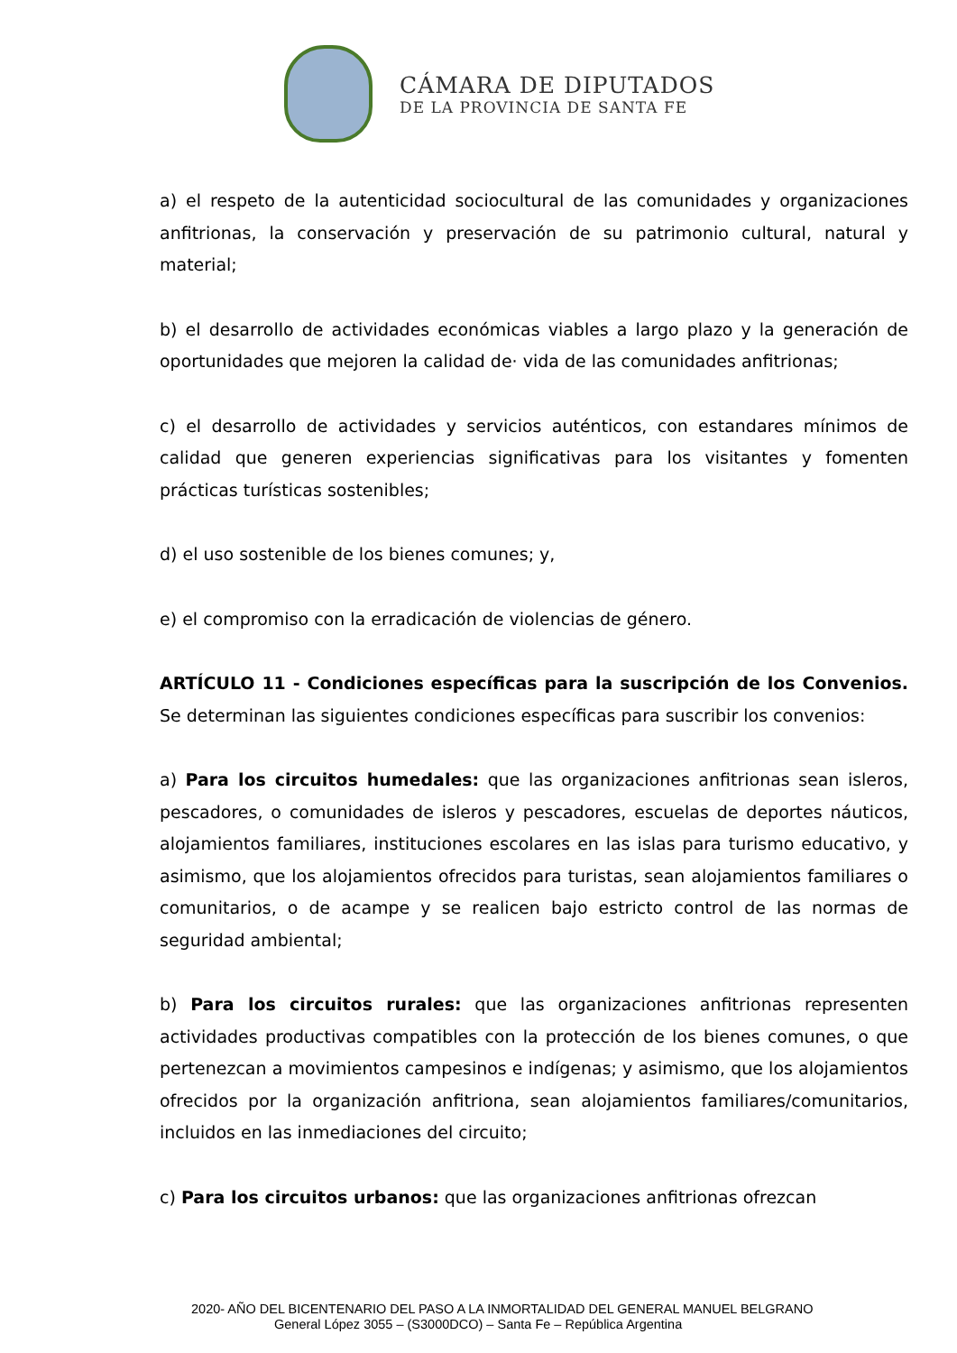CÁMARA DE DIPUTADOS
DE LA PROVINCIA DE SANTA FE
a) el respeto de la autenticidad sociocultural de las comunidades y organizaciones anfitrionas, la conservación y preservación de su patrimonio cultural, natural y material;
b) el desarrollo de actividades económicas viables a largo plazo y la generación de oportunidades que mejoren la calidad de· vida de las comunidades anfitrionas;
c) el desarrollo de actividades y servicios auténticos, con estandares mínimos de calidad que generen experiencias significativas para los visitantes y fomenten prácticas turísticas sostenibles;
d) el uso sostenible de los bienes comunes; y,
e) el compromiso con la erradicación de violencias de género.
ARTÍCULO 11 - Condiciones específicas para la suscripción de los Convenios. Se determinan las siguientes condiciones específicas para suscribir los convenios:
a) Para los circuitos humedales: que las organizaciones anfitrionas sean isleros, pescadores, o comunidades de isleros y pescadores, escuelas de deportes náuticos, alojamientos familiares, instituciones escolares en las islas para turismo educativo, y asimismo, que los alojamientos ofrecidos para turistas, sean alojamientos familiares o comunitarios, o de acampe y se realicen bajo estricto control de las normas de seguridad ambiental;
b) Para los circuitos rurales: que las organizaciones anfitrionas representen actividades productivas compatibles con la protección de los bienes comunes, o que pertenezcan a movimientos campesinos e indígenas; y asimismo, que los alojamientos ofrecidos por la organización anfitriona, sean alojamientos familiares/comunitarios, incluidos en las inmediaciones del circuito;
c) Para los circuitos urbanos: que las organizaciones anfitrionas ofrezcan
2020- AÑO DEL BICENTENARIO DEL PASO A LA INMORTALIDAD DEL GENERAL MANUEL BELGRANO
General López 3055 – (S3000DCO) – Santa Fe – República Argentina